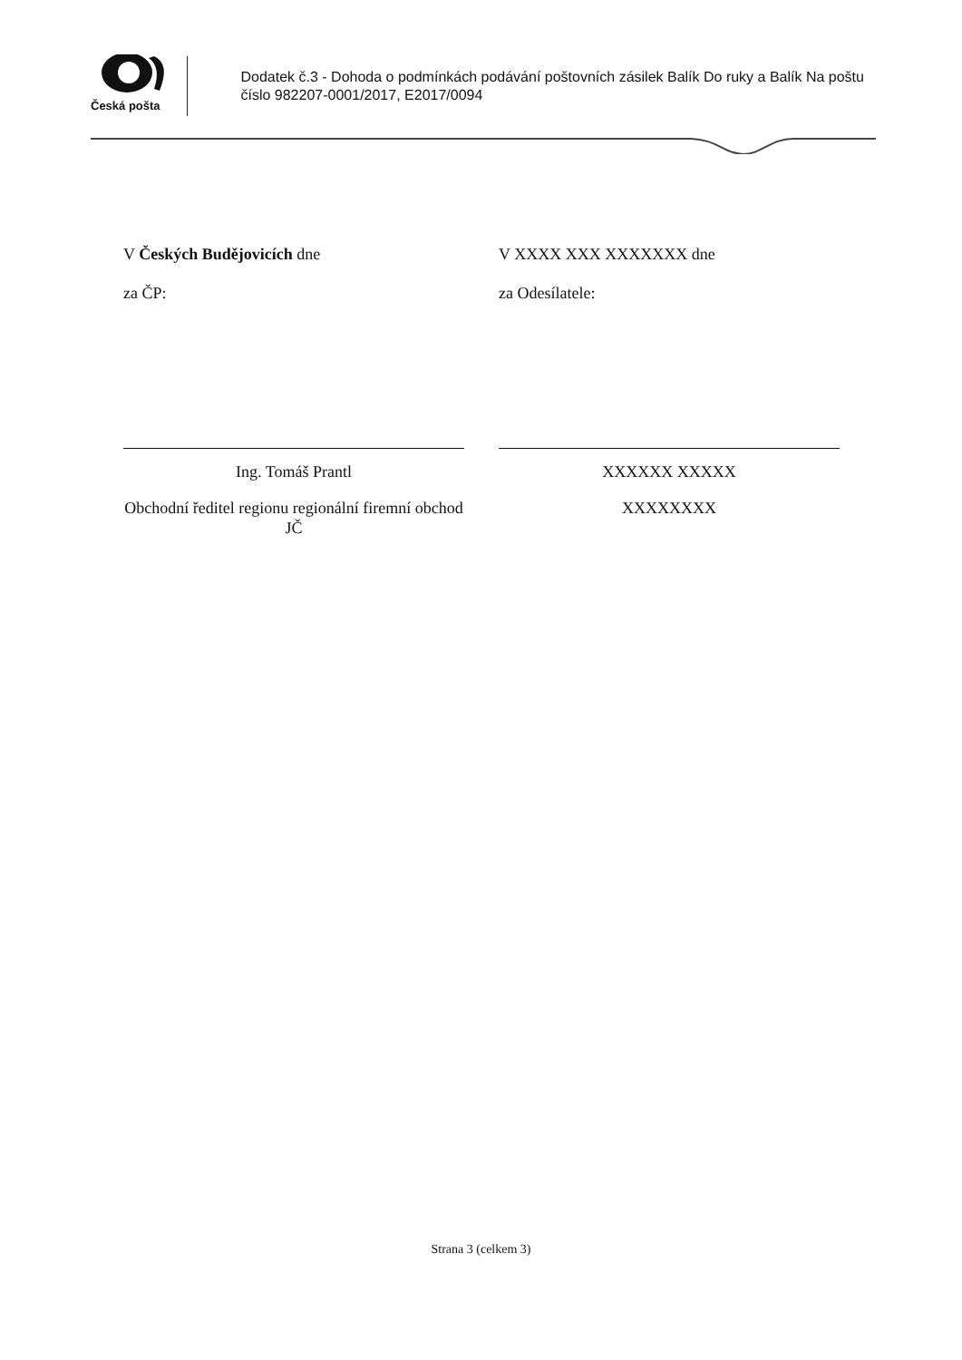Česká pošta
Dodatek č.3 - Dohoda o podmínkách podávání poštovních zásilek Balík Do ruky a Balík Na poštu číslo 982207-0001/2017, E2017/0094
V Českých Budějovicích dne
za ČP:
Ing. Tomáš Prantl
Obchodní ředitel regionu regionální firemní obchod JČ
V XXXX XXX XXXXXXX dne
za Odesílatele:
XXXXXX XXXXX
XXXXXXXX
Strana 3 (celkem 3)